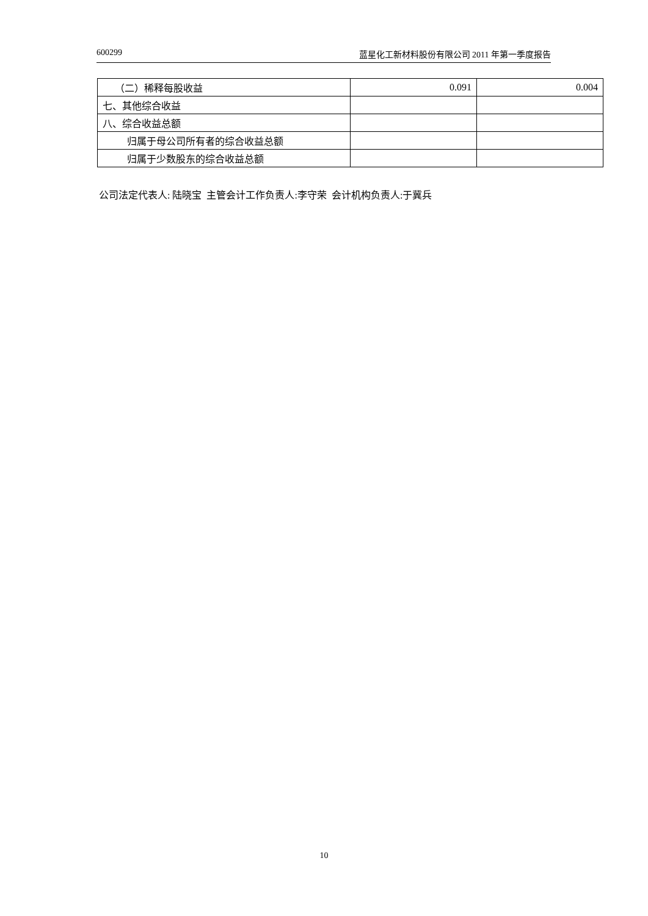600299 蓝星化工新材料股份有限公司 2011 年第一季度报告
| （二）稀释每股收益 | 0.091 | 0.004 |
| 七、其他综合收益 | | |
| 八、综合收益总额 | | |
| 归属于母公司所有者的综合收益总额 | | |
| 归属于少数股东的综合收益总额 | | |
公司法定代表人: 陆晓宝 主管会计工作负责人:李守荣 会计机构负责人:于冀兵
10